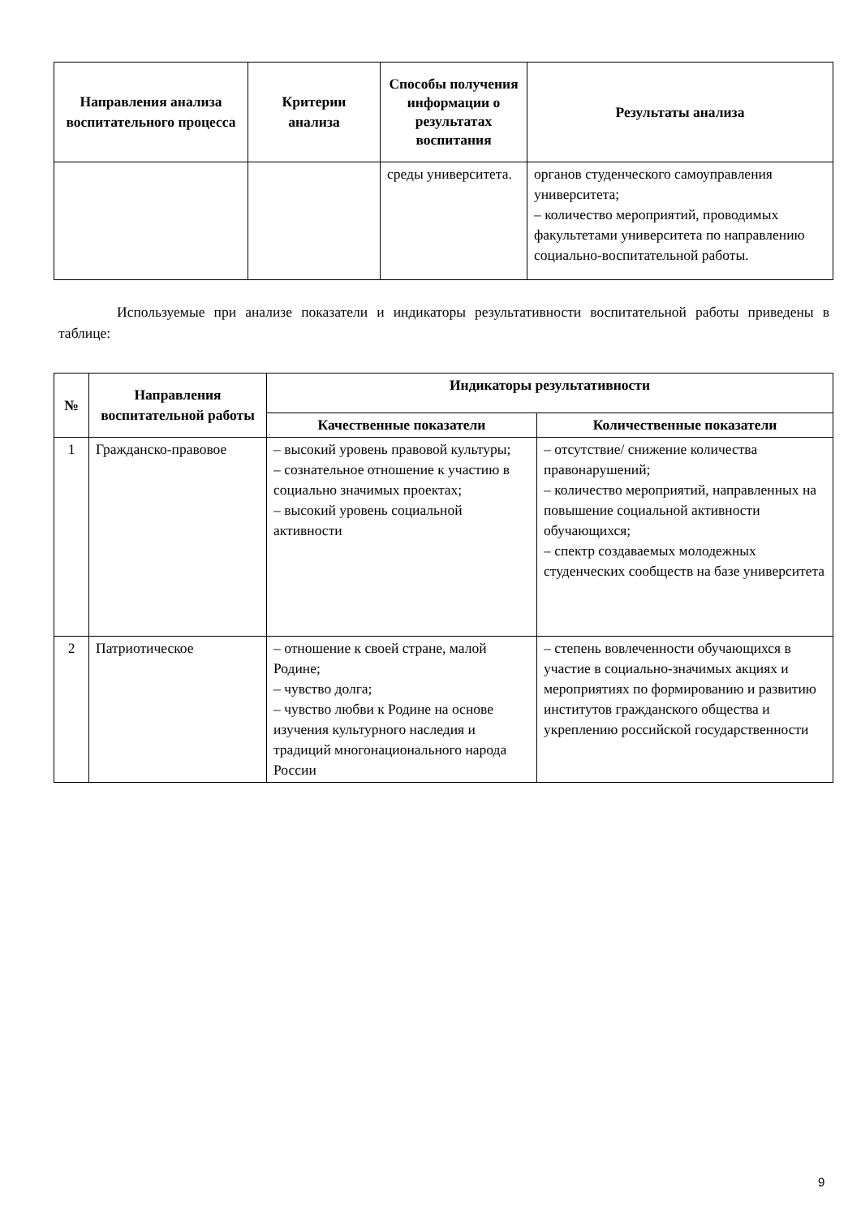| Направления анализа воспитательного процесса | Критерии анализа | Способы получения информации о результатах воспитания | Результаты анализа |
| --- | --- | --- | --- |
| | | среды университета. | органов студенческого самоуправления университета; – количество мероприятий, проводимых факультетами университета по направлению социально-воспитательной работы. |
Используемые при анализе показатели и индикаторы результативности воспитательной работы приведены в таблице:
| № | Направления воспитательной работы | Индикаторы результативности | |
| --- | --- | --- | --- |
| | | Качественные показатели | Количественные показатели |
| 1 | Гражданско-правовое | – высокий уровень правовой культуры; – сознательное отношение к участию в социально значимых проектах; – высокий уровень социальной активности | – отсутствие/ снижение количества правонарушений; – количество мероприятий, направленных на повышение социальной активности обучающихся; – спектр создаваемых молодежных студенческих сообществ на базе университета |
| 2 | Патриотическое | – отношение к своей стране, малой Родине; – чувство долга; – чувство любви к Родине на основе изучения культурного наследия и традиций многонационального народа России | – степень вовлеченности обучающихся в участие в социально-значимых акциях и мероприятиях по формированию и развитию институтов гражданского общества и укреплению российской государственности |
9